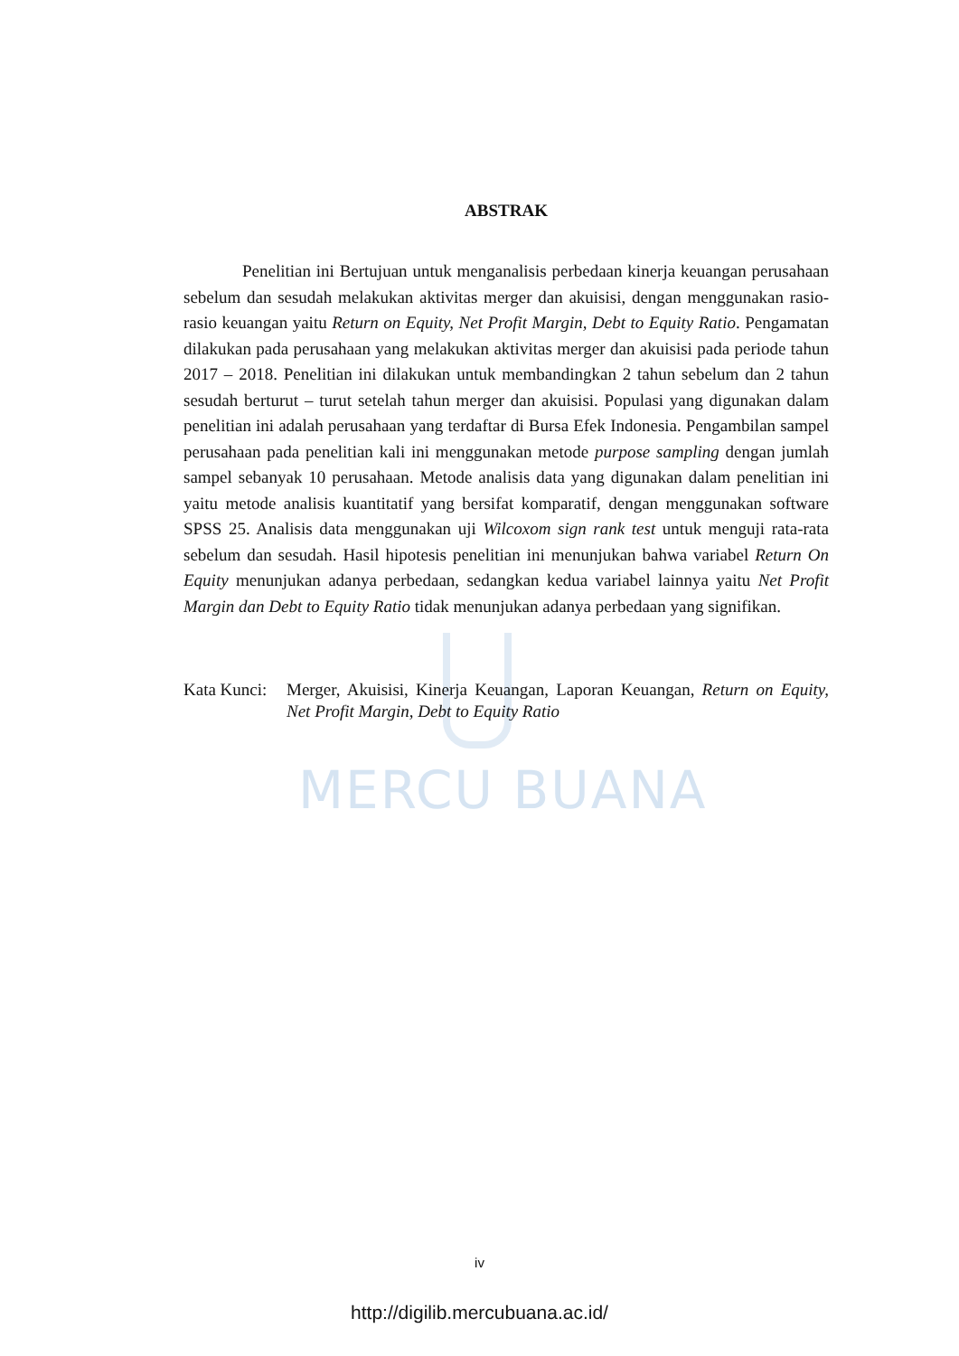MERCU BUANA
ABSTRAK
Penelitian ini Bertujuan untuk menganalisis perbedaan kinerja keuangan perusahaan sebelum dan sesudah melakukan aktivitas merger dan akuisisi, dengan menggunakan rasio-rasio keuangan yaitu Return on Equity, Net Profit Margin, Debt to Equity Ratio. Pengamatan dilakukan pada perusahaan yang melakukan aktivitas merger dan akuisisi pada periode tahun 2017 – 2018. Penelitian ini dilakukan untuk membandingkan 2 tahun sebelum dan 2 tahun sesudah berturut – turut setelah tahun merger dan akuisisi. Populasi yang digunakan dalam penelitian ini adalah perusahaan yang terdaftar di Bursa Efek Indonesia. Pengambilan sampel perusahaan pada penelitian kali ini menggunakan metode purpose sampling dengan jumlah sampel sebanyak 10 perusahaan. Metode analisis data yang digunakan dalam penelitian ini yaitu metode analisis kuantitatif yang bersifat komparatif, dengan menggunakan software SPSS 25. Analisis data menggunakan uji Wilcoxom sign rank test untuk menguji rata-rata sebelum dan sesudah. Hasil hipotesis penelitian ini menunjukan bahwa variabel Return On Equity menunjukan adanya perbedaan, sedangkan kedua variabel lainnya yaitu Net Profit Margin dan Debt to Equity Ratio tidak menunjukan adanya perbedaan yang signifikan.
Kata Kunci: Merger, Akuisisi, Kinerja Keuangan, Laporan Keuangan, Return on Equity, Net Profit Margin, Debt to Equity Ratio
iv
http://digilib.mercubuana.ac.id/